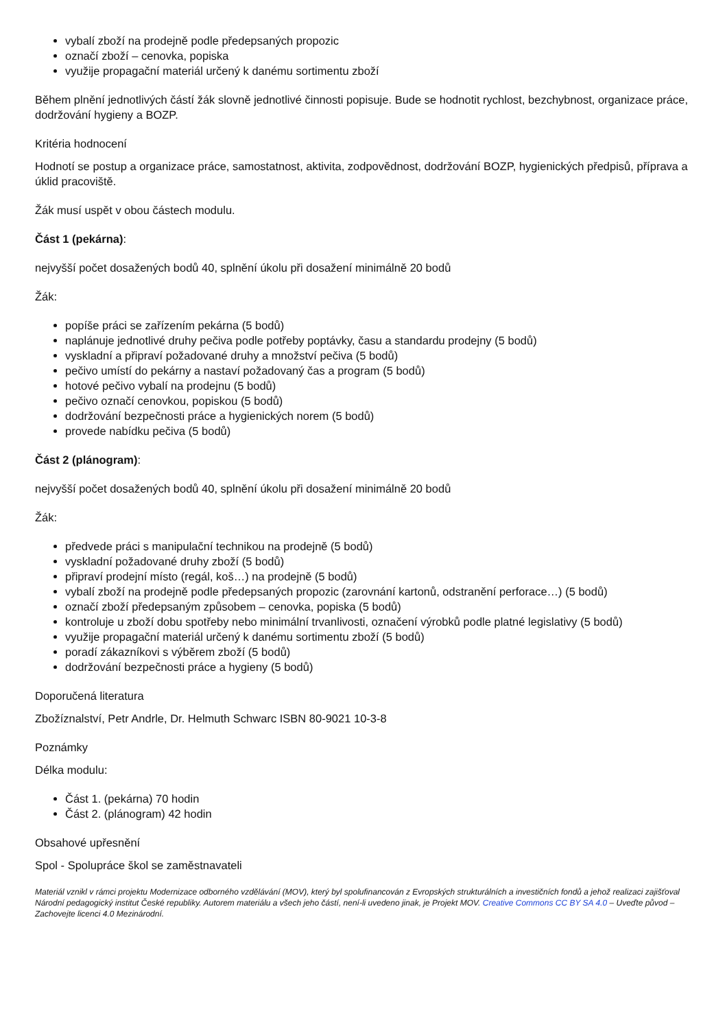vybalí zboží na prodejně podle předepsaných propozic
označí zboží – cenovka, popiska
využije propagační materiál určený k danému sortimentu zboží
Během plnění jednotlivých částí žák slovně jednotlivé činnosti popisuje. Bude se hodnotit rychlost, bezchybnost, organizace práce, dodržování hygieny a BOZP.
Kritéria hodnocení
Hodnotí se postup a organizace práce, samostatnost, aktivita, zodpovědnost, dodržování BOZP, hygienických předpisů, příprava a úklid pracoviště.
Žák musí uspět v obou částech modulu.
Část 1 (pekárna):
nejvyšší počet dosažených bodů 40, splnění úkolu při dosažení minimálně 20 bodů
Žák:
popíše práci se zařízením pekárna (5 bodů)
naplánuje jednotlivé druhy pečiva podle potřeby poptávky, času a standardu prodejny (5 bodů)
vyskladní a připraví požadované druhy a množství pečiva (5 bodů)
pečivo umístí do pekárny a nastaví požadovaný čas a program (5 bodů)
hotové pečivo vybalí na prodejnu (5 bodů)
pečivo označí cenovkou, popiskou (5 bodů)
dodržování bezpečnosti práce a hygienických norem (5 bodů)
provede nabídku pečiva (5 bodů)
Část 2 (plánogram):
nejvyšší počet dosažených bodů 40, splnění úkolu při dosažení minimálně 20 bodů
Žák:
předvede práci s manipulační technikou na prodejně (5 bodů)
vyskladní požadované druhy zboží (5 bodů)
připraví prodejní místo (regál, koš…) na prodejně (5 bodů)
vybalí zboží na prodejně podle předepsaných propozic (zarovnání kartonů, odstranění perforace…) (5 bodů)
označí zboží předepsaným způsobem – cenovka, popiska (5 bodů)
kontroluje u zboží dobu spotřeby nebo minimální trvanlivosti, označení výrobků podle platné legislativy (5 bodů)
využije propagační materiál určený k danému sortimentu zboží (5 bodů)
poradí zákazníkovi s výběrem zboží (5 bodů)
dodržování bezpečnosti práce a hygieny (5 bodů)
Doporučená literatura
Zbožíznalství, Petr Andrle, Dr. Helmuth Schwarc ISBN 80-9021 10-3-8
Poznámky
Délka modulu:
Část 1. (pekárna) 70 hodin
Část 2. (plánogram) 42 hodin
Obsahové upřesnění
Spol - Spolupráce škol se zaměstnavateli
Materiál vznikl v rámci projektu Modernizace odborného vzdělávání (MOV), který byl spolufinancován z Evropských strukturálních a investičních fondů a jehož realizaci zajišťoval Národní pedagogický institut České republiky. Autorem materiálu a všech jeho částí, není-li uvedeno jinak, je Projekt MOV. Creative Commons CC BY SA 4.0 – Uveďte původ – Zachovejte licenci 4.0 Mezinárodní.